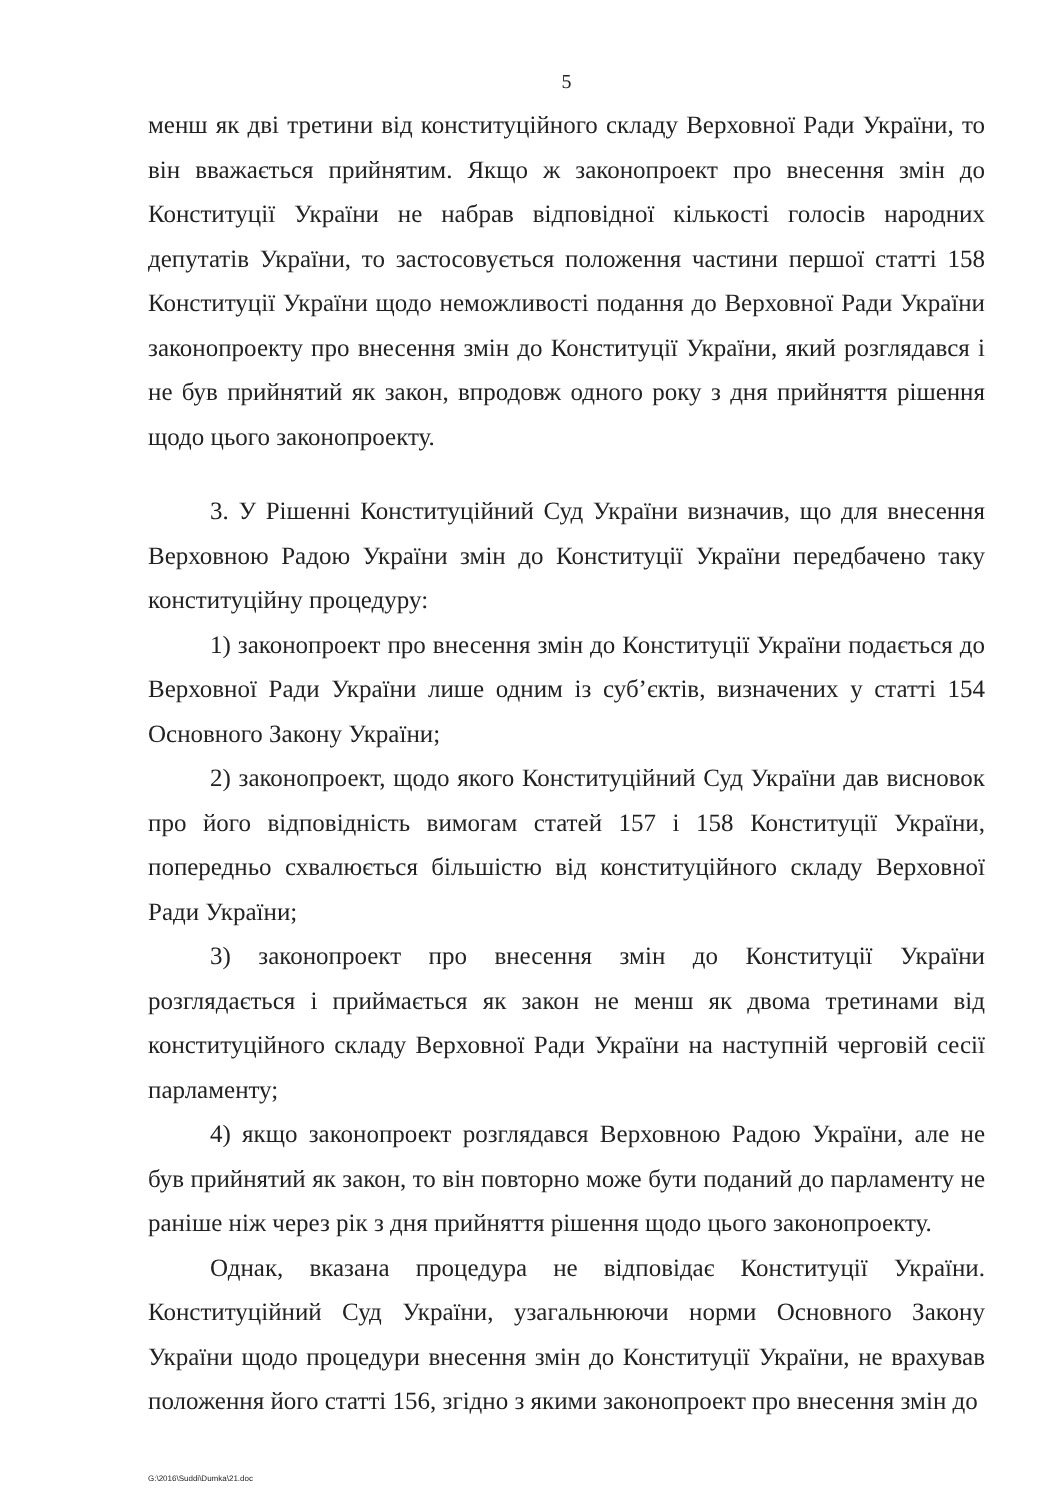5
менш як дві третини від конституційного складу Верховної Ради України, то він вважається прийнятим. Якщо ж законопроект про внесення змін до Конституції України не набрав відповідної кількості голосів народних депутатів України, то застосовується положення частини першої статті 158 Конституції України щодо неможливості подання до Верховної Ради України законопроекту про внесення змін до Конституції України, який розглядався і не був прийнятий як закон, впродовж одного року з дня прийняття рішення щодо цього законопроекту.
3. У Рішенні Конституційний Суд України визначив, що для внесення Верховною Радою України змін до Конституції України передбачено таку конституційну процедуру:
1) законопроект про внесення змін до Конституції України подається до Верховної Ради України лише одним із суб’єктів, визначених у статті 154 Основного Закону України;
2) законопроект, щодо якого Конституційний Суд України дав висновок про його відповідність вимогам статей 157 і 158 Конституції України, попередньо схвалюється більшістю від конституційного складу Верховної Ради України;
3) законопроект про внесення змін до Конституції України розглядається і приймається як закон не менш як двома третинами від конституційного складу Верховної Ради України на наступній черговій сесії парламенту;
4) якщо законопроект розглядався Верховною Радою України, але не був прийнятий як закон, то він повторно може бути поданий до парламенту не раніше ніж через рік з дня прийняття рішення щодо цього законопроекту.
Однак, вказана процедура не відповідає Конституції України. Конституційний Суд України, узагальнюючи норми Основного Закону України щодо процедури внесення змін до Конституції України, не врахував положення його статті 156, згідно з якими законопроект про внесення змін до
G:\2016\Suddi\Dumka\21.doc